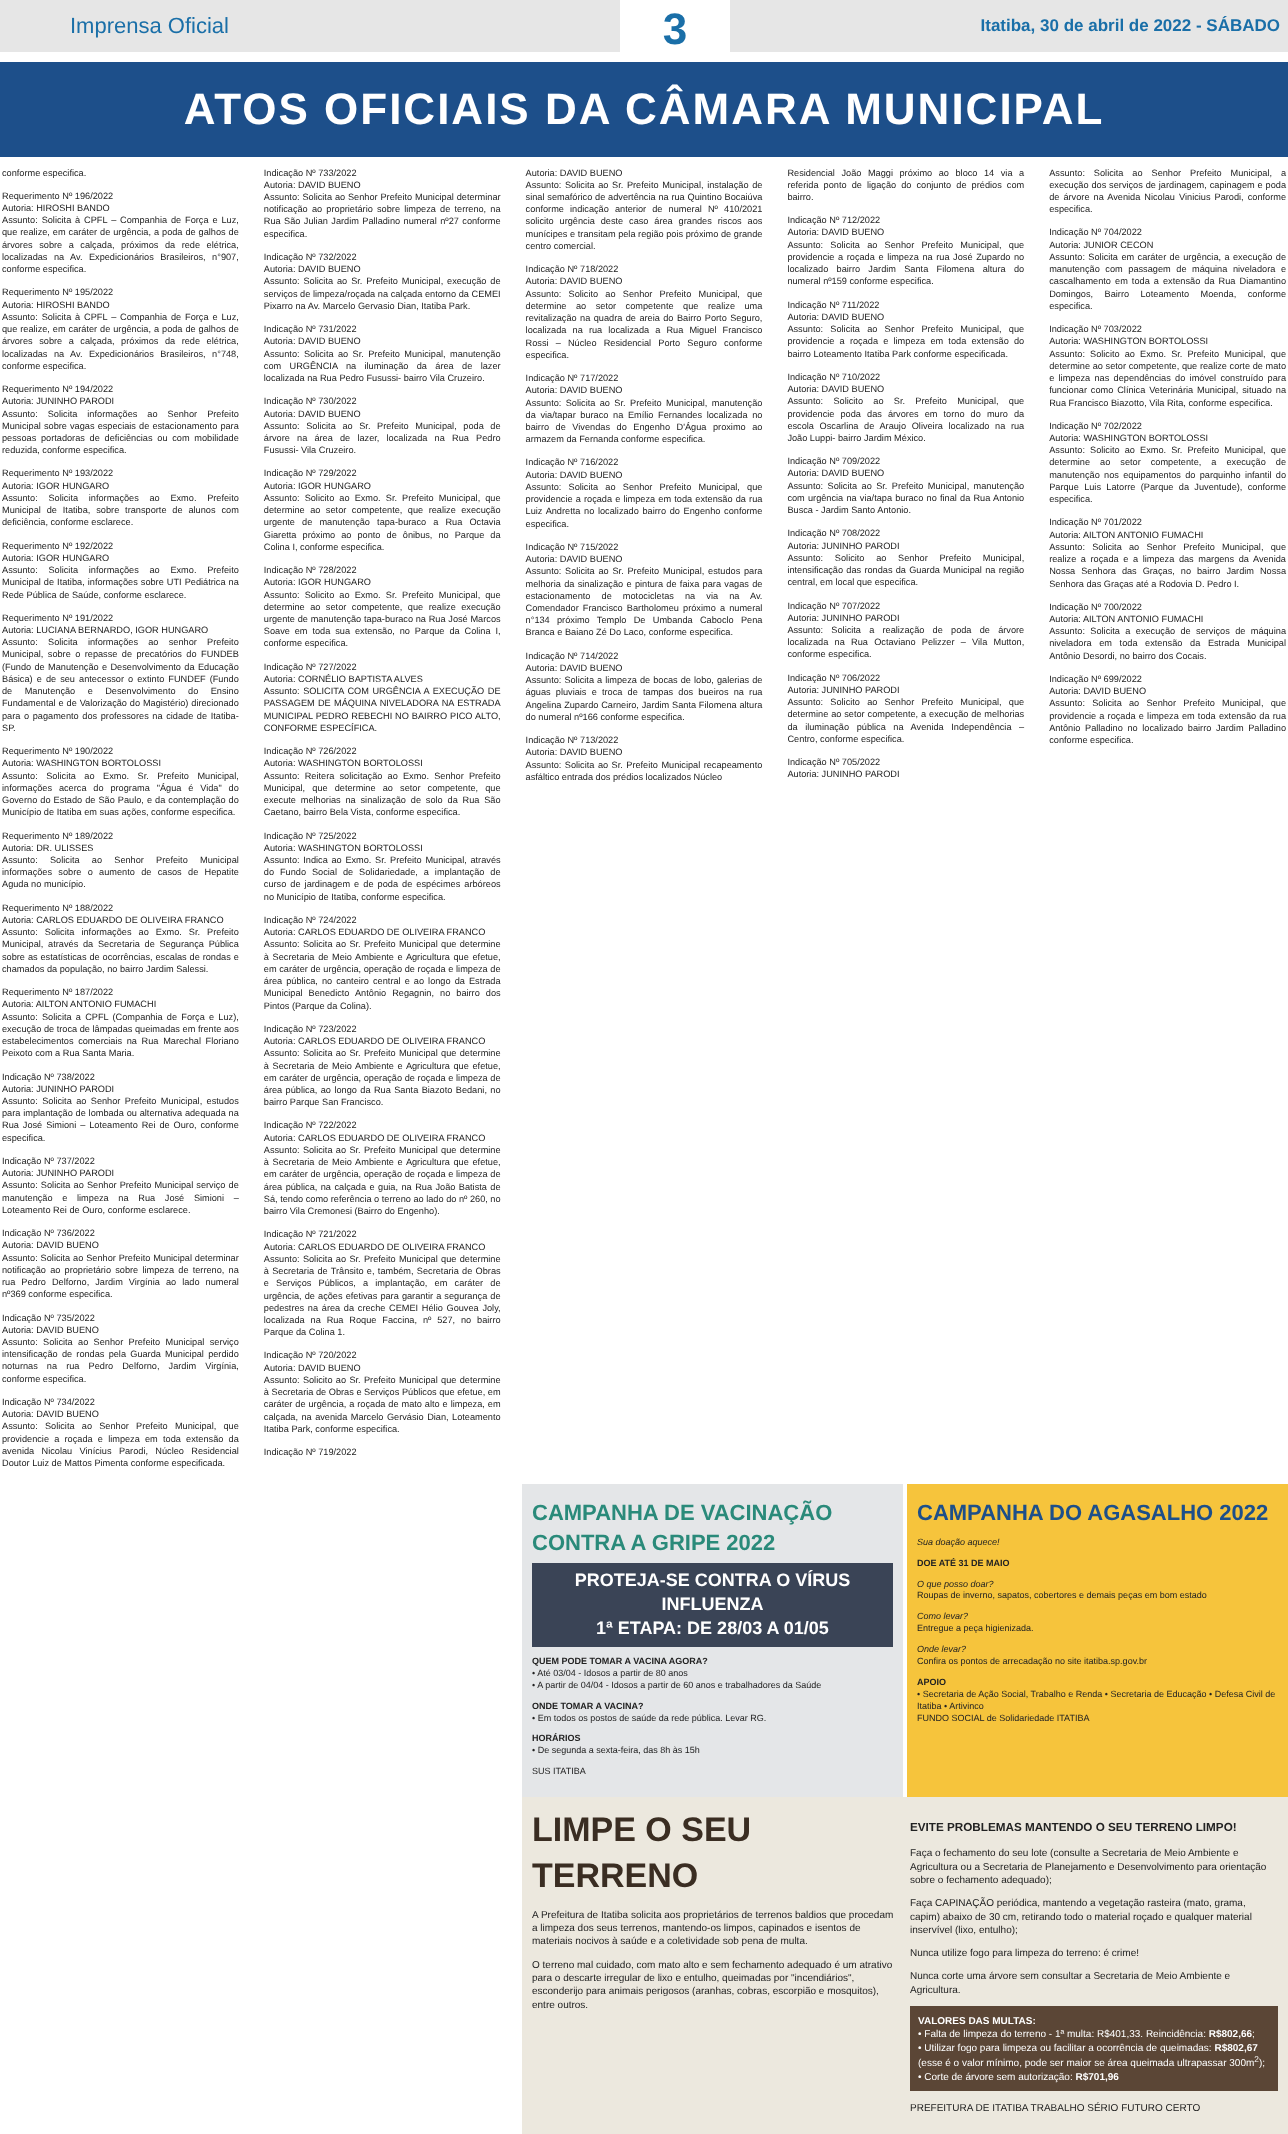Imprensa Oficial
3
Itatiba, 30 de abril de 2022 - SÁBADO
ATOS OFICIAIS DA CÂMARA MUNICIPAL
conforme especifica.
Requerimento Nº 196/2022
Autoria: HIROSHI BANDO
Assunto: Solicita à CPFL – Companhia de Força e Luz, que realize, em caráter de urgência, a poda de galhos de árvores sobre a calçada, próximos da rede elétrica, localizadas na Av. Expedicionários Brasileiros, n°907, conforme especifica.
Requerimento Nº 195/2022
Autoria: HIROSHI BANDO
Assunto: Solicita à CPFL – Companhia de Força e Luz, que realize, em caráter de urgência, a poda de galhos de árvores sobre a calçada, próximos da rede elétrica, localizadas na Av. Expedicionários Brasileiros, n°748, conforme especifica.
Requerimento Nº 194/2022
Autoria: JUNINHO PARODI
Assunto: Solicita informações ao Senhor Prefeito Municipal sobre vagas especiais de estacionamento para pessoas portadoras de deficiências ou com mobilidade reduzida, conforme especifica.
Requerimento Nº 193/2022
Autoria: IGOR HUNGARO
Assunto: Solicita informações ao Exmo. Prefeito Municipal de Itatiba, sobre transporte de alunos com deficiência, conforme esclarece.
Requerimento Nº 192/2022
Autoria: IGOR HUNGARO
Assunto: Solicita informações ao Exmo. Prefeito Municipal de Itatiba, informações sobre UTI Pediátrica na Rede Pública de Saúde, conforme esclarece.
Requerimento Nº 191/2022
Autoria: LUCIANA BERNARDO, IGOR HUNGARO
Assunto: Solicita informações ao senhor Prefeito Municipal, sobre o repasse de precatórios do FUNDEB (Fundo de Manutenção e Desenvolvimento da Educação Básica) e de seu antecessor o extinto FUNDEF (Fundo de Manutenção e Desenvolvimento do Ensino Fundamental e de Valorização do Magistério) direcionado para o pagamento dos professores na cidade de Itatiba-SP.
Requerimento Nº 190/2022
Autoria: WASHINGTON BORTOLOSSI
Assunto: Solicita ao Exmo. Sr. Prefeito Municipal, informações acerca do programa "Água é Vida" do Governo do Estado de São Paulo, e da contemplação do Município de Itatiba em suas ações, conforme especifica.
Requerimento Nº 189/2022
Autoria: DR. ULISSES
Assunto: Solicita ao Senhor Prefeito Municipal informações sobre o aumento de casos de Hepatite Aguda no município.
Requerimento Nº 188/2022
Autoria: CARLOS EDUARDO DE OLIVEIRA FRANCO
Assunto: Solicita informações ao Exmo. Sr. Prefeito Municipal, através da Secretaria de Segurança Pública sobre as estatísticas de ocorrências, escalas de rondas e chamados da população, no bairro Jardim Salessi.
Requerimento Nº 187/2022
Autoria: AILTON ANTONIO FUMACHI
Assunto: Solicita a CPFL (Companhia de Força e Luz), execução de troca de lâmpadas queimadas em frente aos estabelecimentos comerciais na Rua Marechal Floriano Peixoto com a Rua Santa Maria.
Indicação Nº 738/2022
Autoria: JUNINHO PARODI
Assunto: Solicita ao Senhor Prefeito Municipal, estudos para implantação de lombada ou alternativa adequada na Rua José Simioni – Loteamento Rei de Ouro, conforme especifica.
Indicação Nº 737/2022
Autoria: JUNINHO PARODI
Assunto: Solicita ao Senhor Prefeito Municipal serviço de manutenção e limpeza na Rua José Simioni – Loteamento Rei de Ouro, conforme esclarece.
Indicação Nº 736/2022
Autoria: DAVID BUENO
Assunto: Solicita ao Senhor Prefeito Municipal determinar notificação ao proprietário sobre limpeza de terreno, na rua Pedro Delforno, Jardim Virgínia ao lado numeral nº369 conforme especifica.
Indicação Nº 735/2022
Autoria: DAVID BUENO
Assunto: Solicita ao Senhor Prefeito Municipal serviço intensificação de rondas pela Guarda Municipal perdido noturnas na rua Pedro Delforno, Jardim Virgínia, conforme especifica.
Indicação Nº 734/2022
Autoria: DAVID BUENO
Assunto: Solicita ao Senhor Prefeito Municipal, que providencie a roçada e limpeza em toda extensão da avenida Nicolau Vinícius Parodi, Núcleo Residencial Doutor Luiz de Mattos Pimenta conforme especificada.
Indicação Nº 733/2022
Autoria: DAVID BUENO
Assunto: Solicita ao Senhor Prefeito Municipal determinar notificação ao proprietário sobre limpeza de terreno, na Rua São Julian Jardim Palladino numeral nº27 conforme especifica.
Indicação Nº 732/2022
Autoria: DAVID BUENO
Assunto: Solicita ao Sr. Prefeito Municipal, execução de serviços de limpeza/roçada na calçada entorno da CEMEI Pixarro na Av. Marcelo Gervasio Dian, Itatiba Park.
Indicação Nº 731/2022
Autoria: DAVID BUENO
Assunto: Solicita ao Sr. Prefeito Municipal, manutenção com URGÊNCIA na iluminação da área de lazer localizada na Rua Pedro Fusussi- bairro Vila Cruzeiro.
Indicação Nº 730/2022
Autoria: DAVID BUENO
Assunto: Solicita ao Sr. Prefeito Municipal, poda de árvore na área de lazer, localizada na Rua Pedro Fusussi- Vila Cruzeiro.
Indicação Nº 729/2022
Autoria: IGOR HUNGARO
Assunto: Solicito ao Exmo. Sr. Prefeito Municipal, que determine ao setor competente, que realize execução urgente de manutenção tapa-buraco a Rua Octavia Giaretta próximo ao ponto de ônibus, no Parque da Colina I, conforme especifica.
Indicação Nº 728/2022
Autoria: IGOR HUNGARO
Assunto: Solicito ao Exmo. Sr. Prefeito Municipal, que determine ao setor competente, que realize execução urgente de manutenção tapa-buraco na Rua José Marcos Soave em toda sua extensão, no Parque da Colina I, conforme especifica.
Indicação Nº 727/2022
Autoria: CORNÉLIO BAPTISTA ALVES
Assunto: SOLICITA COM URGÊNCIA A EXECUÇÃO DE PASSAGEM DE MÁQUINA NIVELADORA NA ESTRADA MUNICIPAL PEDRO REBECHI NO BAIRRO PICO ALTO, CONFORME ESPECÍFICA.
Indicação Nº 726/2022
Autoria: WASHINGTON BORTOLOSSI
Assunto: Reitera solicitação ao Exmo. Senhor Prefeito Municipal, que determine ao setor competente, que execute melhorias na sinalização de solo da Rua São Caetano, bairro Bela Vista, conforme especifica.
Indicação Nº 725/2022
Autoria: WASHINGTON BORTOLOSSI
Assunto: Indica ao Exmo. Sr. Prefeito Municipal, através do Fundo Social de Solidariedade, a implantação de curso de jardinagem e de poda de espécimes arbóreos no Município de Itatiba, conforme especifica.
Indicação Nº 724/2022
Autoria: CARLOS EDUARDO DE OLIVEIRA FRANCO
Assunto: Solicita ao Sr. Prefeito Municipal que determine à Secretaria de Meio Ambiente e Agricultura que efetue, em caráter de urgência, operação de roçada e limpeza de área pública, no canteiro central e ao longo da Estrada Municipal Benedicto Antônio Regagnin, no bairro dos Pintos (Parque da Colina).
Indicação Nº 723/2022
Autoria: CARLOS EDUARDO DE OLIVEIRA FRANCO
Assunto: Solicita ao Sr. Prefeito Municipal que determine à Secretaria de Meio Ambiente e Agricultura que efetue, em caráter de urgência, operação de roçada e limpeza de área pública, ao longo da Rua Santa Biazoto Bedani, no bairro Parque San Francisco.
Indicação Nº 722/2022
Autoria: CARLOS EDUARDO DE OLIVEIRA FRANCO
Assunto: Solicita ao Sr. Prefeito Municipal que determine à Secretaria de Meio Ambiente e Agricultura que efetue, em caráter de urgência, operação de roçada e limpeza de área pública, na calçada e guia, na Rua João Batista de Sá, tendo como referência o terreno ao lado do nº 260, no bairro Vila Cremonesi (Bairro do Engenho).
Indicação Nº 721/2022
Autoria: CARLOS EDUARDO DE OLIVEIRA FRANCO
Assunto: Solicita ao Sr. Prefeito Municipal que determine à Secretaria de Trânsito e, também, Secretaria de Obras e Serviços Públicos, a implantação, em caráter de urgência, de ações efetivas para garantir a segurança de pedestres na área da creche CEMEI Hélio Gouvea Joly, localizada na Rua Roque Faccina, nº 527, no bairro Parque da Colina 1.
Indicação Nº 720/2022
Autoria: DAVID BUENO
Assunto: Solicito ao Sr. Prefeito Municipal que determine à Secretaria de Obras e Serviços Públicos que efetue, em caráter de urgência, a roçada de mato alto e limpeza, em calçada, na avenida Marcelo Gervásio Dian, Loteamento Itatiba Park, conforme especifica.
Indicação Nº 719/2022
Autoria: DAVID BUENO
Assunto: Solicita ao Sr. Prefeito Municipal, instalação de sinal semafórico de advertência na rua Quintino Bocaiúva conforme indicação anterior de numeral Nº 410/2021 solicito urgência deste caso área grandes riscos aos munícipes e transitam pela região pois próximo de grande centro comercial.
Indicação Nº 718/2022
Autoria: DAVID BUENO
Assunto: Solicito ao Senhor Prefeito Municipal, que determine ao setor competente que realize uma revitalização na quadra de areia do Bairro Porto Seguro, localizada na rua localizada a Rua Miguel Francisco Rossi – Núcleo Residencial Porto Seguro conforme especifica.
Indicação Nº 717/2022
Autoria: DAVID BUENO
Assunto: Solicita ao Sr. Prefeito Municipal, manutenção da via/tapar buraco na Emílio Fernandes localizada no bairro de Vivendas do Engenho D'Água proximo ao armazem da Fernanda conforme especifica.
Indicação Nº 716/2022
Autoria: DAVID BUENO
Assunto: Solicita ao Senhor Prefeito Municipal, que providencie a roçada e limpeza em toda extensão da rua Luiz Andretta no localizado bairro do Engenho conforme especifica.
Indicação Nº 715/2022
Autoria: DAVID BUENO
Assunto: Solicita ao Sr. Prefeito Municipal, estudos para melhoria da sinalização e pintura de faixa para vagas de estacionamento de motocicletas na via na Av. Comendador Francisco Bartholomeu próximo a numeral n°134 próximo Templo De Umbanda Caboclo Pena Branca e Baiano Zé Do Laco, conforme especifica.
Indicação Nº 714/2022
Autoria: DAVID BUENO
Assunto: Solicita a limpeza de bocas de lobo, galerias de águas pluviais e troca de tampas dos bueiros na rua Angelina Zupardo Carneiro, Jardim Santa Filomena altura do numeral nº166 conforme especifica.
Indicação Nº 713/2022
Autoria: DAVID BUENO
Assunto: Solicita ao Sr. Prefeito Municipal recapeamento asfáltico entrada dos prédios localizados Núcleo
Residencial João Maggi próximo ao bloco 14 via a referida ponto de ligação do conjunto de prédios com bairro.
Indicação Nº 712/2022
Autoria: DAVID BUENO
Assunto: Solicita ao Senhor Prefeito Municipal, que providencie a roçada e limpeza na rua José Zupardo no localizado bairro Jardim Santa Filomena altura do numeral nº159 conforme especifica.
Indicação Nº 711/2022
Autoria: DAVID BUENO
Assunto: Solicita ao Senhor Prefeito Municipal, que providencie a roçada e limpeza em toda extensão do bairro Loteamento Itatiba Park conforme especificada.
Indicação Nº 710/2022
Autoria: DAVID BUENO
Assunto: Solicito ao Sr. Prefeito Municipal, que providencie poda das árvores em torno do muro da escola Oscarlina de Araujo Oliveira localizado na rua João Luppi- bairro Jardim México.
Indicação Nº 709/2022
Autoria: DAVID BUENO
Assunto: Solicita ao Sr. Prefeito Municipal, manutenção com urgência na via/tapa buraco no final da Rua Antonio Busca - Jardim Santo Antonio.
Indicação Nº 708/2022
Autoria: JUNINHO PARODI
Assunto: Solicito ao Senhor Prefeito Municipal, intensificação das rondas da Guarda Municipal na região central, em local que especifica.
Indicação Nº 707/2022
Autoria: JUNINHO PARODI
Assunto: Solicita a realização de poda de árvore localizada na Rua Octaviano Pelizzer – Vila Mutton, conforme especifica.
Indicação Nº 706/2022
Autoria: JUNINHO PARODI
Assunto: Solicito ao Senhor Prefeito Municipal, que determine ao setor competente, a execução de melhorias da iluminação pública na Avenida Independência – Centro, conforme especifica.
Indicação Nº 705/2022
Autoria: JUNINHO PARODI
Assunto: Solicita ao Senhor Prefeito Municipal, a execução dos serviços de jardinagem, capinagem e poda de árvore na Avenida Nicolau Vinicius Parodi, conforme especifica.
Indicação Nº 704/2022
Autoria: JUNIOR CECON
Assunto: Solicita em caráter de urgência, a execução de manutenção com passagem de máquina niveladora e cascalhamento em toda a extensão da Rua Diamantino Domingos, Bairro Loteamento Moenda, conforme especifica.
Indicação Nº 703/2022
Autoria: WASHINGTON BORTOLOSSI
Assunto: Solicito ao Exmo. Sr. Prefeito Municipal, que determine ao setor competente, que realize corte de mato e limpeza nas dependências do imóvel construído para funcionar como Clínica Veterinária Municipal, situado na Rua Francisco Biazotto, Vila Rita, conforme especifica.
Indicação Nº 702/2022
Autoria: WASHINGTON BORTOLOSSI
Assunto: Solicito ao Exmo. Sr. Prefeito Municipal, que determine ao setor competente, a execução de manutenção nos equipamentos do parquinho infantil do Parque Luis Latorre (Parque da Juventude), conforme especifica.
Indicação Nº 701/2022
Autoria: AILTON ANTONIO FUMACHI
Assunto: Solicita ao Senhor Prefeito Municipal, que realize a roçada e a limpeza das margens da Avenida Nossa Senhora das Graças, no bairro Jardim Nossa Senhora das Graças até a Rodovia D. Pedro I.
Indicação Nº 700/2022
Autoria: AILTON ANTONIO FUMACHI
Assunto: Solicita a execução de serviços de máquina niveladora em toda extensão da Estrada Municipal Antônio Desordi, no bairro dos Cocais.
Indicação Nº 699/2022
Autoria: DAVID BUENO
Assunto: Solicita ao Senhor Prefeito Municipal, que providencie a roçada e limpeza em toda extensão da rua Antônio Palladino no localizado bairro Jardim Palladino conforme especifica.
CAMPANHA DE VACINAÇÃO CONTRA A GRIPE 2022
PROTEJA-SE CONTRA O VÍRUS INFLUENZA
1ª ETAPA: DE 28/03 A 01/05
QUEM PODE TOMAR A VACINA AGORA?
• Até 03/04 - Idosos a partir de 80 anos
• A partir de 04/04 - Idosos a partir de 60 anos e trabalhadores da Saúde
ONDE TOMAR A VACINA?
• Em todos os postos de saúde da rede pública. Levar RG.
HORÁRIOS
• De segunda a sexta-feira, das 8h às 15h
SUS ITATIBA
CAMPANHA DO AGASALHO 2022
Sua doação aquece!
DOE ATÉ 31 DE MAIO
O que posso doar?
Roupas de inverno, sapatos, cobertores e demais peças em bom estado
Como levar?
Entregue a peça higienizada.
Onde levar?
Confira os pontos de arrecadação no site itatiba.sp.gov.br
APOIO
• Secretaria de Ação Social, Trabalho e Renda • Secretaria de Educação • Defesa Civil de Itatiba • Artivinco
FUNDO SOCIAL de Solidariedade ITATIBA
LIMPE O SEU TERRENO
A Prefeitura de Itatiba solicita aos proprietários de terrenos baldios que procedam a limpeza dos seus terrenos, mantendo-os limpos, capinados e isentos de materiais nocivos à saúde e a coletividade sob pena de multa.
O terreno mal cuidado, com mato alto e sem fechamento adequado é um atrativo para o descarte irregular de lixo e entulho, queimadas por "incendiários", esconderijo para animais perigosos (aranhas, cobras, escorpião e mosquitos), entre outros.
EVITE PROBLEMAS MANTENDO O SEU TERRENO LIMPO!
Faça o fechamento do seu lote (consulte a Secretaria de Meio Ambiente e Agricultura ou a Secretaria de Planejamento e Desenvolvimento para orientação sobre o fechamento adequado);
Faça CAPINAÇÃO periódica, mantendo a vegetação rasteira (mato, grama, capim) abaixo de 30 cm, retirando todo o material roçado e qualquer material inservível (lixo, entulho);
Nunca utilize fogo para limpeza do terreno: é crime!
Nunca corte uma árvore sem consultar a Secretaria de Meio Ambiente e Agricultura.
VALORES DAS MULTAS:
• Falta de limpeza do terreno - 1ª multa: R$401,33. Reincidência: R$802,66;
• Utilizar fogo para limpeza ou facilitar a ocorrência de queimadas: R$802,67 (esse é o valor mínimo, pode ser maior se área queimada ultrapassar 300m<sup>2</sup>);
• Corte de árvore sem autorização: R$701,96
PREFEITURA DE ITATIBA TRABALHO SÉRIO FUTURO CERTO